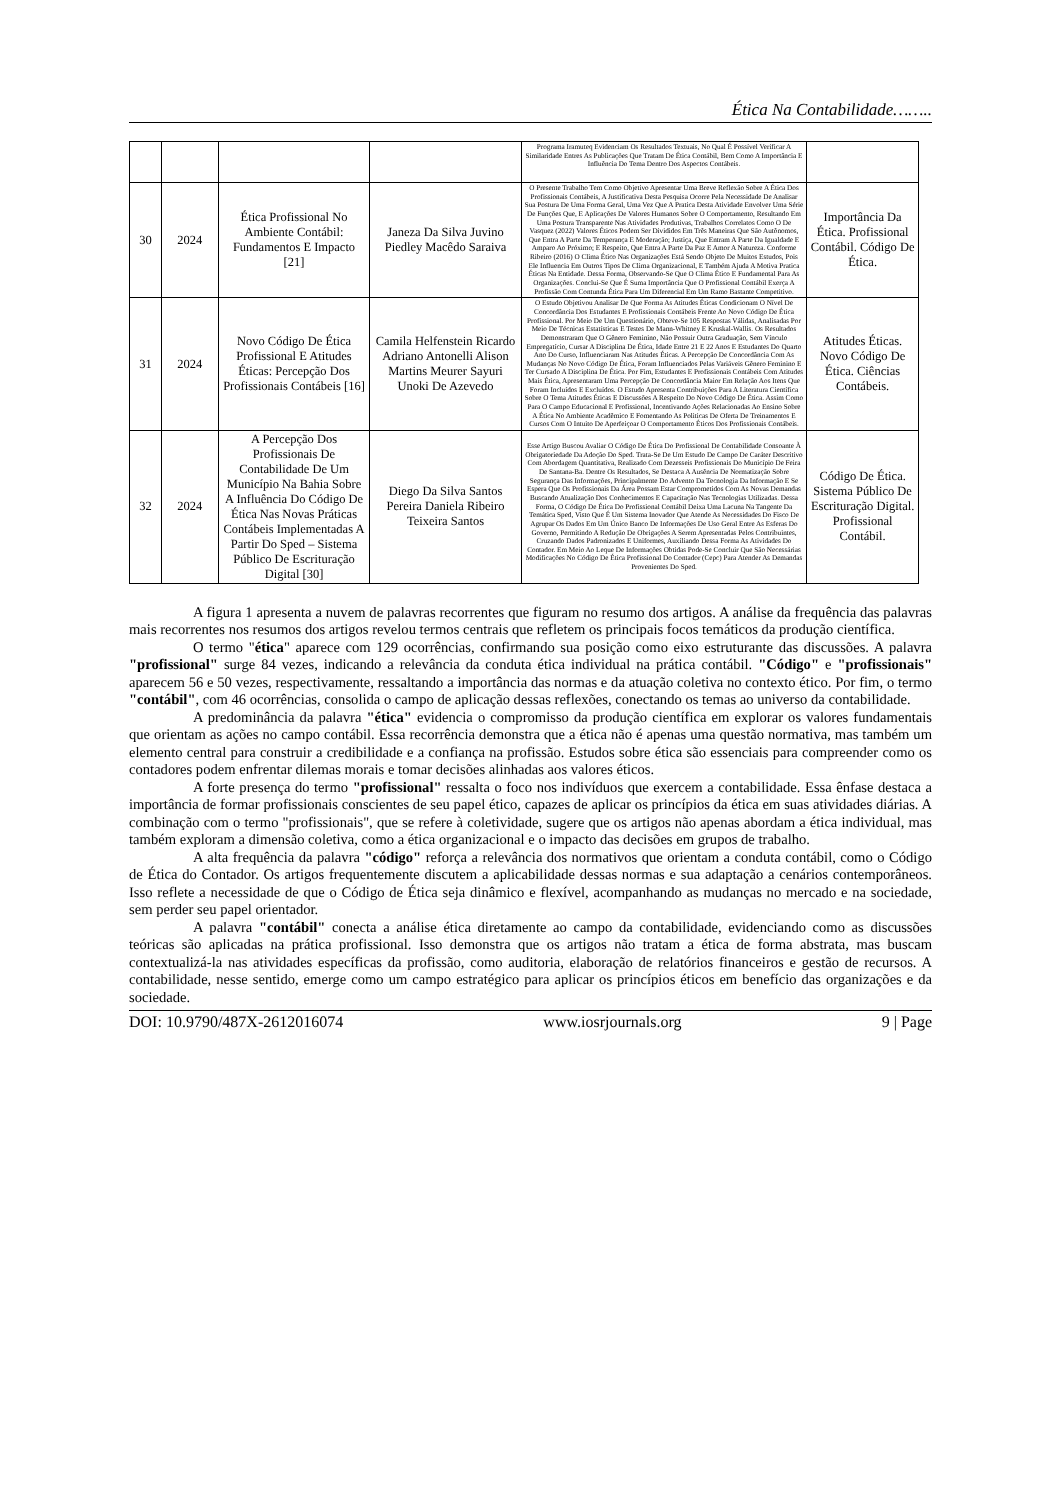Ética Na Contabilidade……..
| | | | | Programa Iramuteq Evidenciam Os Resultados Textuais, No Qual É Possível Verificar A Similaridade Entres As Publicações Que Tratam De Ética Contábil, Bem Como A Importância E Influência Do Tema Dentro Dos Aspectos Contábeis. | |
| 30 | 2024 | Ética Profissional No Ambiente Contábil: Fundamentos E Impacto [21] | Janeza Da Silva Juvino Piedley Macêdo Saraiva | O Presente Trabalho Tem Como Objetivo Apresentar Uma Breve Reflexão Sobre A Ética Dos Profissionais Contábeis, A Justificativa Desta Pesquisa Ocorre Pela Necessidade De Analisar Sua Postura De Uma Forma Geral, Uma Vez Que A Pratica Desta Atividade Envolver Uma Série De Funções Que, E Aplicações De Valores Humanos Sobre O Comportamento, Resultando Em Uma Postura Transparente Nas Atividades Produtivas, Trabalhos Correlatos Como O De Vasquez (2022) Valores Éticos Podem Ser Divididos Em Três Maneiras Que São Autônomos, Que Entra A Parte Da Temperança E Moderação; Justiça, Que Entram A Parte Da Igualdade E Amparo Ao Próximo; E Respeito, Que Entra A Parte Da Paz E Amor A Natureza. Conforme Ribeiro (2016) O Clima Ético Nas Organizações Está Sendo Objeto De Muitos Estudos, Pois Ele Influencia Em Outros Tipos De Clima Organizacional, E Também Ajuda A Motiva Pratica Éticas Na Entidade. Dessa Forma, Observando-Se Que O Clima Ético E Fundamental Para As Organizações. Conclui-Se Que É Suma Importância Que O Profissional Contábil Exerça A Profissão Com Contunda Ética Para Um Diferencial Em Um Ramo Bastante Competitivo. | Importância Da Ética. Profissional Contábil. Código De Ética. |
| 31 | 2024 | Novo Código De Ética Profissional E Atitudes Éticas: Percepção Dos Profissionais Contábeis [16] | Camila Helfenstein Ricardo Adriano Antonelli Alison Martins Meurer Sayuri Unoki De Azevedo | O Estudo Objetivou Analisar De Que Forma As Atitudes Éticas Condicionam O Nível De Concordância Dos Estudantes E Profissionais Contábeis Frente Ao Novo Código De Ética Profissional. Por Meio De Um Questionário, Obteve-Se 105 Respostas Válidas, Analisadas Por Meio De Técnicas Estatísticas E Testes De Mann-Whitney E Kruskal-Wallis. Os Resultados Demonstraram Que O Gênero Feminino, Não Possuir Outra Graduação, Sem Vínculo Empregatício, Cursar A Disciplina De Ética, Idade Entre 21 E 22 Anos E Estudantes Do Quarto Ano Do Curso, Influenciaram Nas Atitudes Éticas. A Percepção De Concordância Com As Mudanças No Novo Código De Ética, Foram Influenciados Pelas Variáveis Gênero Feminino E Ter Cursado A Disciplina De Ética. Por Fim, Estudantes E Profissionais Contábeis Com Atitudes Mais Ética, Apresentaram Uma Percepção De Concordância Maior Em Relação Aos Itens Que Foram Incluídos E Excluídos. O Estudo Apresenta Contribuições Para A Literatura Científica Sobre O Tema Atitudes Éticas E Discussões A Respeito Do Novo Código De Ética. Assim Como Para O Campo Educacional E Profissional, Incentivando Ações Relacionadas Ao Ensino Sobre A Ética No Ambiente Acadêmico E Fomentando As Politicas De Oferta De Treinamentos E Cursos Com O Intuito De Aperfeiçoar O Comportamento Éticos Dos Profissionais Contábeis. | Atitudes Éticas. Novo Código De Ética. Ciências Contábeis. |
| 32 | 2024 | A Percepção Dos Profissionais De Contabilidade De Um Município Na Bahia Sobre A Influência Do Código De Ética Nas Novas Práticas Contábeis Implementadas A Partir Do Sped – Sistema Público De Escrituração Digital [30] | Diego Da Silva Santos Pereira Daniela Ribeiro Teixeira Santos | Esse Artigo Buscou Avaliar O Código De Ética Do Profissional De Contabilidade Consoante À Obrigatoriedade Da Adoção Do Sped. Trata-Se De Um Estudo De Campo De Caráter Descritivo Com Abordagem Quantitativa, Realizado Com Dezesseis Profissionais Do Município De Feira De Santana-Ba. Dentre Os Resultados, Se Destaca A Ausência De Normatização Sobre Segurança Das Informações, Principalmente Do Advento Da Tecnologia Da Informação E Se Espera Que Os Profissionais Da Área Possam Estar Comprometidos Com As Novas Demandas Buscando Atualização Dos Conhecimentos E Capacitação Nas Tecnologias Utilizadas. Dessa Forma, O Código De Ética Do Profissional Contábil Deixa Uma Lacuna Na Tangente Da Temática Sped, Visto Que É Um Sistema Inovador Que Atende As Necessidades Do Fisco De Agrupar Os Dados Em Um Único Banco De Informações De Uso Geral Entre As Esferas Do Governo, Permitindo A Redução De Obrigações A Serem Apresentadas Pelos Contribuintes, Cruzando Dados Padronizados E Uniformes, Auxiliando Dessa Forma As Atividades Do Contador. Em Meio Ao Leque De Informações Obtidas Pode-Se Concluir Que São Necessárias Modificações No Código De Ética Profissional Do Contador (Cepc) Para Atender As Demandas Provenientes Do Sped. | Código De Ética. Sistema Público De Escrituração Digital. Profissional Contábil. |
A figura 1 apresenta a nuvem de palavras recorrentes que figuram no resumo dos artigos. A análise da frequência das palavras mais recorrentes nos resumos dos artigos revelou termos centrais que refletem os principais focos temáticos da produção científica.
O termo "ética" aparece com 129 ocorrências, confirmando sua posição como eixo estruturante das discussões. A palavra "profissional" surge 84 vezes, indicando a relevância da conduta ética individual na prática contábil. "Código" e "profissionais" aparecem 56 e 50 vezes, respectivamente, ressaltando a importância das normas e da atuação coletiva no contexto ético. Por fim, o termo "contábil", com 46 ocorrências, consolida o campo de aplicação dessas reflexões, conectando os temas ao universo da contabilidade.
A predominância da palavra "ética" evidencia o compromisso da produção científica em explorar os valores fundamentais que orientam as ações no campo contábil. Essa recorrência demonstra que a ética não é apenas uma questão normativa, mas também um elemento central para construir a credibilidade e a confiança na profissão. Estudos sobre ética são essenciais para compreender como os contadores podem enfrentar dilemas morais e tomar decisões alinhadas aos valores éticos.
A forte presença do termo "profissional" ressalta o foco nos indivíduos que exercem a contabilidade. Essa ênfase destaca a importância de formar profissionais conscientes de seu papel ético, capazes de aplicar os princípios da ética em suas atividades diárias. A combinação com o termo "profissionais", que se refere à coletividade, sugere que os artigos não apenas abordam a ética individual, mas também exploram a dimensão coletiva, como a ética organizacional e o impacto das decisões em grupos de trabalho.
A alta frequência da palavra "código" reforça a relevância dos normativos que orientam a conduta contábil, como o Código de Ética do Contador. Os artigos frequentemente discutem a aplicabilidade dessas normas e sua adaptação a cenários contemporâneos. Isso reflete a necessidade de que o Código de Ética seja dinâmico e flexível, acompanhando as mudanças no mercado e na sociedade, sem perder seu papel orientador.
A palavra "contábil" conecta a análise ética diretamente ao campo da contabilidade, evidenciando como as discussões teóricas são aplicadas na prática profissional. Isso demonstra que os artigos não tratam a ética de forma abstrata, mas buscam contextualizá-la nas atividades específicas da profissão, como auditoria, elaboração de relatórios financeiros e gestão de recursos. A contabilidade, nesse sentido, emerge como um campo estratégico para aplicar os princípios éticos em benefício das organizações e da sociedade.
DOI: 10.9790/487X-2612016074 www.iosrjournals.org 9 | Page